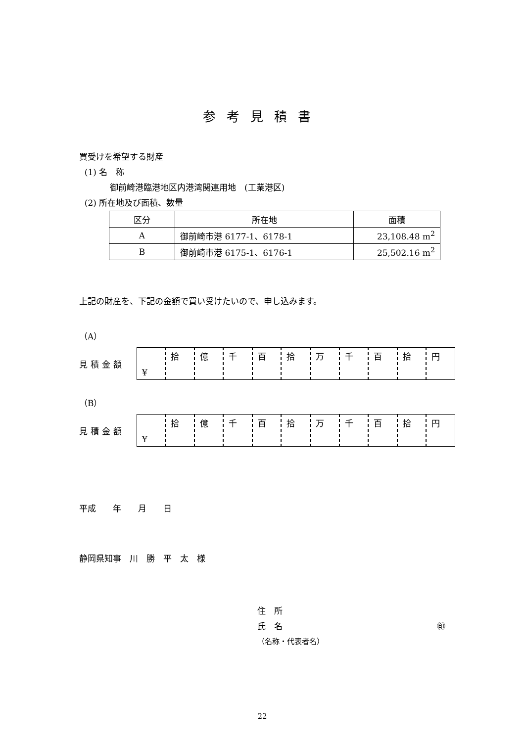参考見積書
買受けを希望する財産
(1) 名　称
御前崎港臨港地区内港湾関連用地　(工業港区)
(2) 所在地及び面積、数量
| 区分 | 所在地 | 面積 |
| A | 御前崎市港 6177-1、6178-1 | 23,108.48 m<sup>2</sup> |
| B | 御前崎市港 6175-1、6176-1 | 25,502.16 m<sup>2</sup> |
上記の財産を、下記の金額で買い受けたいので、申し込みます。
（A）
見積金額
| ¥ | 拾 | 億 | 千 | 百 | 拾 | 万 | 千 | 百 | 拾 | 円 |
（B）
見積金額
| ¥ | 拾 | 億 | 千 | 百 | 拾 | 万 | 千 | 百 | 拾 | 円 |
平成　　年　　月　　日
静岡県知事　川　勝　平　太　様
住　所
氏　名 ㊞
（名称・代表者名）
22